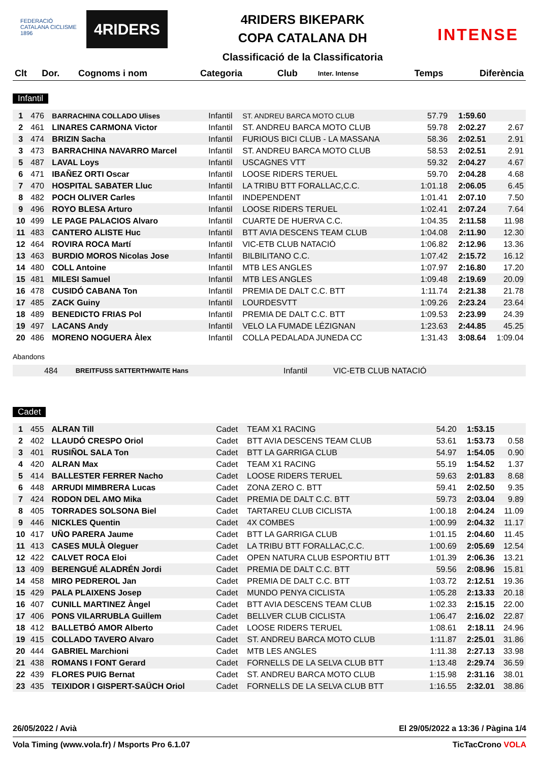FEDERACIÓ CATALANA CICLISME 1896
4RIDERS
4RIDERS BIKEPARK
COPA CATALANA DH
Classificació de la Classificatoria
INTENSE
| Clt | Dor. | Cognoms i nom | Categoria | Club | Inter. Intense | Temps | Diferència |
| --- | --- | --- | --- | --- | --- | --- | --- |
Infantil
| 1 | 476 | BARRACHINA COLLADO Ulises | Infantil | ST. ANDREU BARCA MOTO CLUB | 57.79 | 1:59.60 | |
| 2 | 461 | LINARES CARMONA Victor | Infantil | ST. ANDREU BARCA MOTO CLUB | 59.78 | 2:02.27 | 2.67 |
| 3 | 474 | BRIZIN Sacha | Infantil | FURIOUS BICI CLUB - LA MASSANA | 58.36 | 2:02.51 | 2.91 |
| 3 | 473 | BARRACHINA NAVARRO Marcel | Infantil | ST. ANDREU BARCA MOTO CLUB | 58.53 | 2:02.51 | 2.91 |
| 5 | 487 | LAVAL Loys | Infantil | USCAGNES VTT | 59.32 | 2:04.27 | 4.67 |
| 6 | 471 | IBAÑEZ ORTI Oscar | Infantil | LOOSE RIDERS TERUEL | 59.70 | 2:04.28 | 4.68 |
| 7 | 470 | HOSPITAL SABATER Lluc | Infantil | LA TRIBU BTT FORALLAC,C.C. | 1:01.18 | 2:06.05 | 6.45 |
| 8 | 482 | POCH OLIVER Carles | Infantil | INDEPENDENT | 1:01.41 | 2:07.10 | 7.50 |
| 9 | 496 | ROYO BLESA Arturo | Infantil | LOOSE RIDERS TERUEL | 1:02.41 | 2:07.24 | 7.64 |
| 10 | 499 | LE PAGE PALACIOS Alvaro | Infantil | CUARTE DE HUERVA C.C. | 1:04.35 | 2:11.58 | 11.98 |
| 11 | 483 | CANTERO ALISTE Huc | Infantil | BTT AVIA DESCENS TEAM CLUB | 1:04.08 | 2:11.90 | 12.30 |
| 12 | 464 | ROVIRA ROCA Martí | Infantil | VIC-ETB CLUB NATACIÓ | 1:06.82 | 2:12.96 | 13.36 |
| 13 | 463 | BURDIO MOROS Nicolas Jose | Infantil | BILBILITANO C.C. | 1:07.42 | 2:15.72 | 16.12 |
| 14 | 480 | COLL Antoine | Infantil | MTB LES ANGLES | 1:07.97 | 2:16.80 | 17.20 |
| 15 | 481 | MILESI Samuel | Infantil | MTB LES ANGLES | 1:09.48 | 2:19.69 | 20.09 |
| 16 | 478 | CUSIDÓ CABANA Ton | Infantil | PREMIA DE DALT C.C. BTT | 1:11.74 | 2:21.38 | 21.78 |
| 17 | 485 | ZACK Guiny | Infantil | LOURDESVTT | 1:09.26 | 2:23.24 | 23.64 |
| 18 | 489 | BENEDICTO FRIAS Pol | Infantil | PREMIA DE DALT C.C. BTT | 1:09.53 | 2:23.99 | 24.39 |
| 19 | 497 | LACANS Andy | Infantil | VELO LA FUMADE LÉZIGNAN | 1:23.63 | 2:44.85 | 45.25 |
| 20 | 486 | MORENO NOGUERA Àlex | Infantil | COLLA PEDALADA JUNEDA CC | 1:31.43 | 3:08.64 | 1:09.04 |
Abandons
| | 484 | BREITFUSS SATTERTHWAITE Hans | Infantil | VIC-ETB CLUB NATACIÓ | | | |
Cadet
| 1 | 455 | ALRAN Till | Cadet | TEAM X1 RACING | 54.20 | 1:53.15 | |
| 2 | 402 | LLAUDÓ CRESPO Oriol | Cadet | BTT AVIA DESCENS TEAM CLUB | 53.61 | 1:53.73 | 0.58 |
| 3 | 401 | RUSIÑOL SALA Ton | Cadet | BTT LA GARRIGA CLUB | 54.97 | 1:54.05 | 0.90 |
| 4 | 420 | ALRAN Max | Cadet | TEAM X1 RACING | 55.19 | 1:54.52 | 1.37 |
| 5 | 414 | BALLESTER FERRER Nacho | Cadet | LOOSE RIDERS TERUEL | 59.63 | 2:01.83 | 8.68 |
| 6 | 448 | ARRUDI MIMBRERA Lucas | Cadet | ZONA ZERO C. BTT | 59.41 | 2:02.50 | 9.35 |
| 7 | 424 | RODON DEL AMO Mika | Cadet | PREMIA DE DALT C.C. BTT | 59.73 | 2:03.04 | 9.89 |
| 8 | 405 | TORRADES SOLSONA Biel | Cadet | TARTAREU CLUB CICLISTA | 1:00.18 | 2:04.24 | 11.09 |
| 9 | 446 | NICKLES Quentin | Cadet | 4X COMBES | 1:00.99 | 2:04.32 | 11.17 |
| 10 | 417 | UÑO PARERA Jaume | Cadet | BTT LA GARRIGA CLUB | 1:01.15 | 2:04.60 | 11.45 |
| 11 | 413 | CASES MULÀ Oleguer | Cadet | LA TRIBU BTT FORALLAC,C.C. | 1:00.69 | 2:05.69 | 12.54 |
| 12 | 422 | CALVET ROCA Eloi | Cadet | OPEN NATURA CLUB ESPORTIU BTT | 1:01.39 | 2:06.36 | 13.21 |
| 13 | 409 | BERENGUÉ ALADRÉN Jordi | Cadet | PREMIA DE DALT C.C. BTT | 59.56 | 2:08.96 | 15.81 |
| 14 | 458 | MIRO PEDREROL Jan | Cadet | PREMIA DE DALT C.C. BTT | 1:03.72 | 2:12.51 | 19.36 |
| 15 | 429 | PALA PLAIXENS Josep | Cadet | MUNDO PENYA CICLISTA | 1:05.28 | 2:13.33 | 20.18 |
| 16 | 407 | CUNILL MARTINEZ Àngel | Cadet | BTT AVIA DESCENS TEAM CLUB | 1:02.33 | 2:15.15 | 22.00 |
| 17 | 406 | PONS VILARRUBLA Guillem | Cadet | BELLVER CLUB CICLISTA | 1:06.47 | 2:16.02 | 22.87 |
| 18 | 412 | BALLETBÓ AMOR Alberto | Cadet | LOOSE RIDERS TERUEL | 1:08.61 | 2:18.11 | 24.96 |
| 19 | 415 | COLLADO TAVERO Alvaro | Cadet | ST. ANDREU BARCA MOTO CLUB | 1:11.87 | 2:25.01 | 31.86 |
| 20 | 444 | GABRIEL Marchioni | Cadet | MTB LES ANGLES | 1:11.38 | 2:27.13 | 33.98 |
| 21 | 438 | ROMANS I FONT Gerard | Cadet | FORNELLS DE LA SELVA CLUB BTT | 1:13.48 | 2:29.74 | 36.59 |
| 22 | 439 | FLORES PUIG Bernat | Cadet | ST. ANDREU BARCA MOTO CLUB | 1:15.98 | 2:31.16 | 38.01 |
| 23 | 435 | TEIXIDOR I GISPERT-SAÜCH Oriol | Cadet | FORNELLS DE LA SELVA CLUB BTT | 1:16.55 | 2:32.01 | 38.86 |
26/05/2022 / Avià El 29/05/2022 a 13:36 / Pàgina 1/4
Vola Timing (www.vola.fr) / Msports Pro 6.1.07 TicTacCrono VOLA